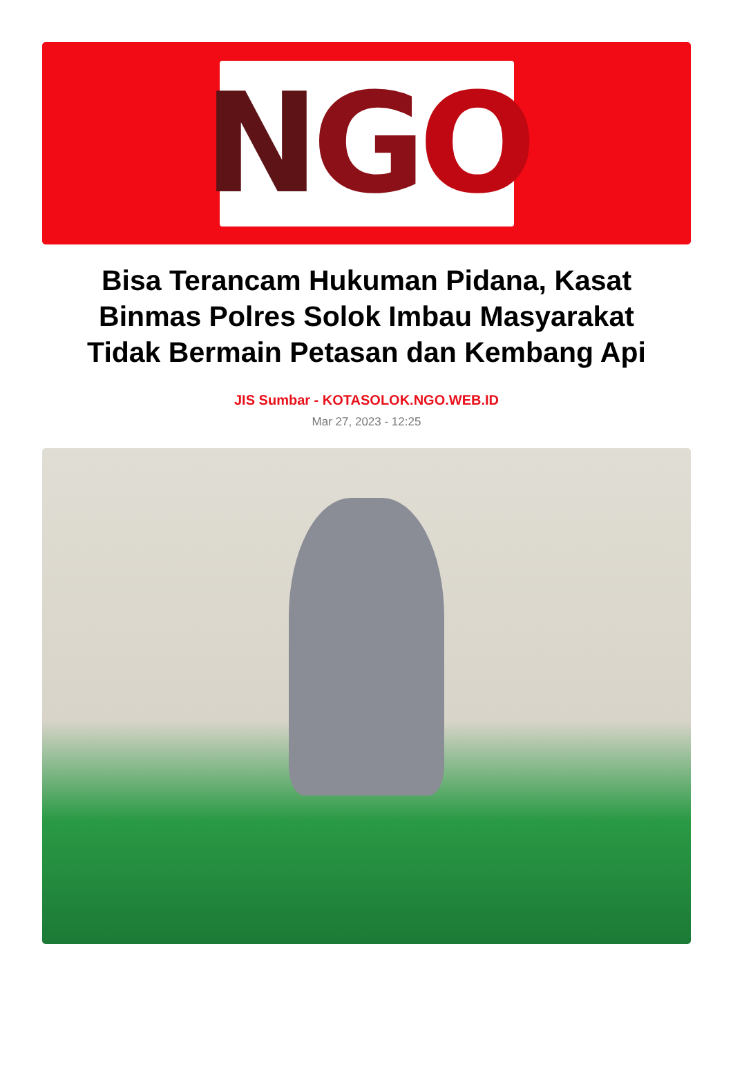N G O
Bisa Terancam Hukuman Pidana, Kasat Binmas Polres Solok Imbau Masyarakat Tidak Bermain Petasan dan Kembang Api
JIS Sumbar - KOTASOLOK.NGO.WEB.ID
Mar 27, 2023 - 12:25